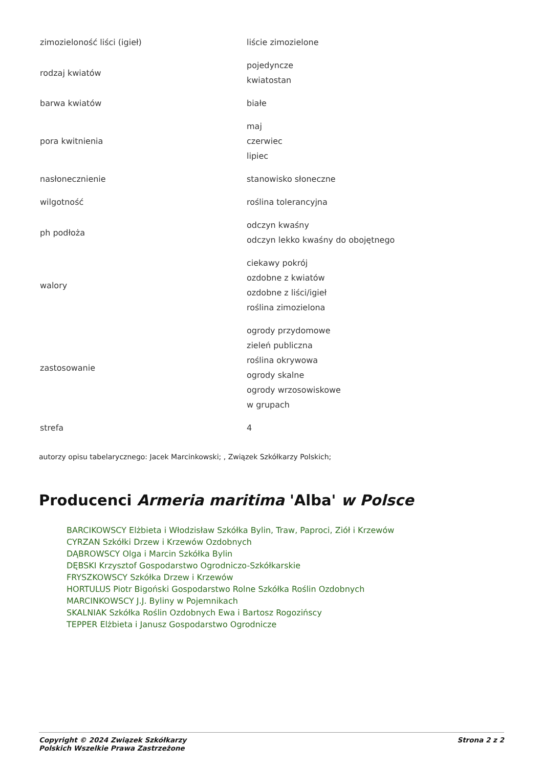| zimozieloność liści (igieł) | liście zimozielone |
| rodzaj kwiatów | pojedyncze kwiatostan |
| barwa kwiatów | białe |
| pora kwitnienia | maj czerwiec lipiec |
| nasłonecznienie | stanowisko słoneczne |
| wilgotność | roślina tolerancyjna |
| ph podłoża | odczyn kwaśny odczyn lekko kwaśny do obojętnego |
| walory | ciekawy pokrój ozdobne z kwiatów ozdobne z liści/igieł roślina zimozielona |
| zastosowanie | ogrody przydomowe zieleń publiczna roślina okrywowa ogrody skalne ogrody wrzosowiskowe w grupach |
| strefa | 4 |
autorzy opisu tabelarycznego: Jacek Marcinkowski; , Związek Szkółkarzy Polskich;
Producenci Armeria maritima 'Alba' w Polsce
BARCIKOWSCY Elżbieta i Włodzisław Szkółka Bylin, Traw, Paproci, Ziół i Krzewów
CYRZAN Szkółki Drzew i Krzewów Ozdobnych
DĄBROWSCY Olga i Marcin Szkółka Bylin
DĘBSKI Krzysztof Gospodarstwo Ogrodniczo-Szkółkarskie
FRYSZKOWSCY Szkółka Drzew i Krzewów
HORTULUS Piotr Bigoński Gospodarstwo Rolne Szkółka Roślin Ozdobnych
MARCINKOWSCY J.J. Byliny w Pojemnikach
SKALNIAK Szkółka Roślin Ozdobnych Ewa i Bartosz Rogozińscy
TEPPER Elżbieta i Janusz Gospodarstwo Ogrodnicze
Copyright © 2024 Związek Szkółkarzy
Polskich Wszelkie Prawa Zastrzeżone
Strona 2 z 2